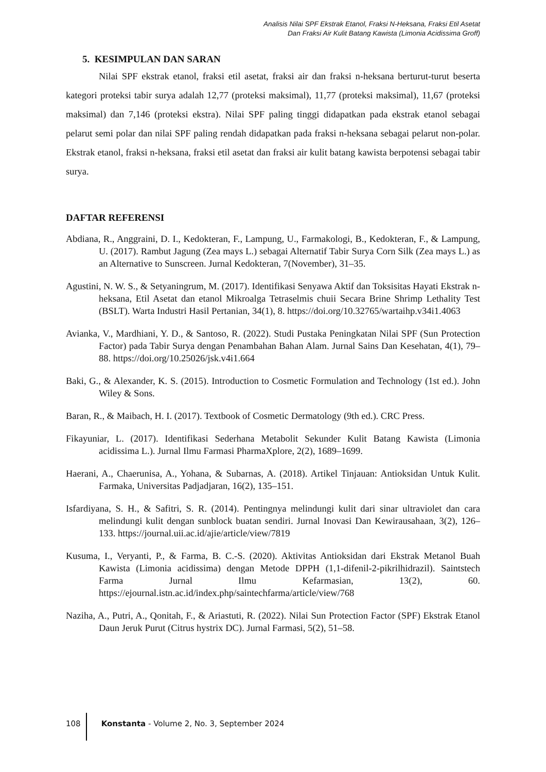Analisis Nilai SPF Ekstrak Etanol, Fraksi N-Heksana, Fraksi Etil Asetat
Dan Fraksi Air Kulit Batang Kawista (Limonia Acidissima Groff)
5. KESIMPULAN DAN SARAN
Nilai SPF ekstrak etanol, fraksi etil asetat, fraksi air dan fraksi n-heksana berturut-turut beserta kategori proteksi tabir surya adalah 12,77 (proteksi maksimal), 11,77 (proteksi maksimal), 11,67 (proteksi maksimal) dan 7,146 (proteksi ekstra). Nilai SPF paling tinggi didapatkan pada ekstrak etanol sebagai pelarut semi polar dan nilai SPF paling rendah didapatkan pada fraksi n-heksana sebagai pelarut non-polar. Ekstrak etanol, fraksi n-heksana, fraksi etil asetat dan fraksi air kulit batang kawista berpotensi sebagai tabir surya.
DAFTAR REFERENSI
Abdiana, R., Anggraini, D. I., Kedokteran, F., Lampung, U., Farmakologi, B., Kedokteran, F., & Lampung, U. (2017). Rambut Jagung (Zea mays L.) sebagai Alternatif Tabir Surya Corn Silk (Zea mays L.) as an Alternative to Sunscreen. Jurnal Kedokteran, 7(November), 31–35.
Agustini, N. W. S., & Setyaningrum, M. (2017). Identifikasi Senyawa Aktif dan Toksisitas Hayati Ekstrak n-heksana, Etil Asetat dan etanol Mikroalga Tetraselmis chuii Secara Brine Shrimp Lethality Test (BSLT). Warta Industri Hasil Pertanian, 34(1), 8. https://doi.org/10.32765/wartaihp.v34i1.4063
Avianka, V., Mardhiani, Y. D., & Santoso, R. (2022). Studi Pustaka Peningkatan Nilai SPF (Sun Protection Factor) pada Tabir Surya dengan Penambahan Bahan Alam. Jurnal Sains Dan Kesehatan, 4(1), 79–88. https://doi.org/10.25026/jsk.v4i1.664
Baki, G., & Alexander, K. S. (2015). Introduction to Cosmetic Formulation and Technology (1st ed.). John Wiley & Sons.
Baran, R., & Maibach, H. I. (2017). Textbook of Cosmetic Dermatology (9th ed.). CRC Press.
Fikayuniar, L. (2017). Identifikasi Sederhana Metabolit Sekunder Kulit Batang Kawista (Limonia acidissima L.). Jurnal Ilmu Farmasi PharmaXplore, 2(2), 1689–1699.
Haerani, A., Chaerunisa, A., Yohana, & Subarnas, A. (2018). Artikel Tinjauan: Antioksidan Untuk Kulit. Farmaka, Universitas Padjadjaran, 16(2), 135–151.
Isfardiyana, S. H., & Safitri, S. R. (2014). Pentingnya melindungi kulit dari sinar ultraviolet dan cara melindungi kulit dengan sunblock buatan sendiri. Jurnal Inovasi Dan Kewirausahaan, 3(2), 126–133. https://journal.uii.ac.id/ajie/article/view/7819
Kusuma, I., Veryanti, P., & Farma, B. C.-S. (2020). Aktivitas Antioksidan dari Ekstrak Metanol Buah Kawista (Limonia acidissima) dengan Metode DPPH (1,1-difenil-2-pikrilhidrazil). Saintstech Farma Jurnal Ilmu Kefarmasian, 13(2), 60. https://ejournal.istn.ac.id/index.php/saintechfarma/article/view/768
Naziha, A., Putri, A., Qonitah, F., & Ariastuti, R. (2022). Nilai Sun Protection Factor (SPF) Ekstrak Etanol Daun Jeruk Purut (Citrus hystrix DC). Jurnal Farmasi, 5(2), 51–58.
108 Konstanta - Volume 2, No. 3, September 2024